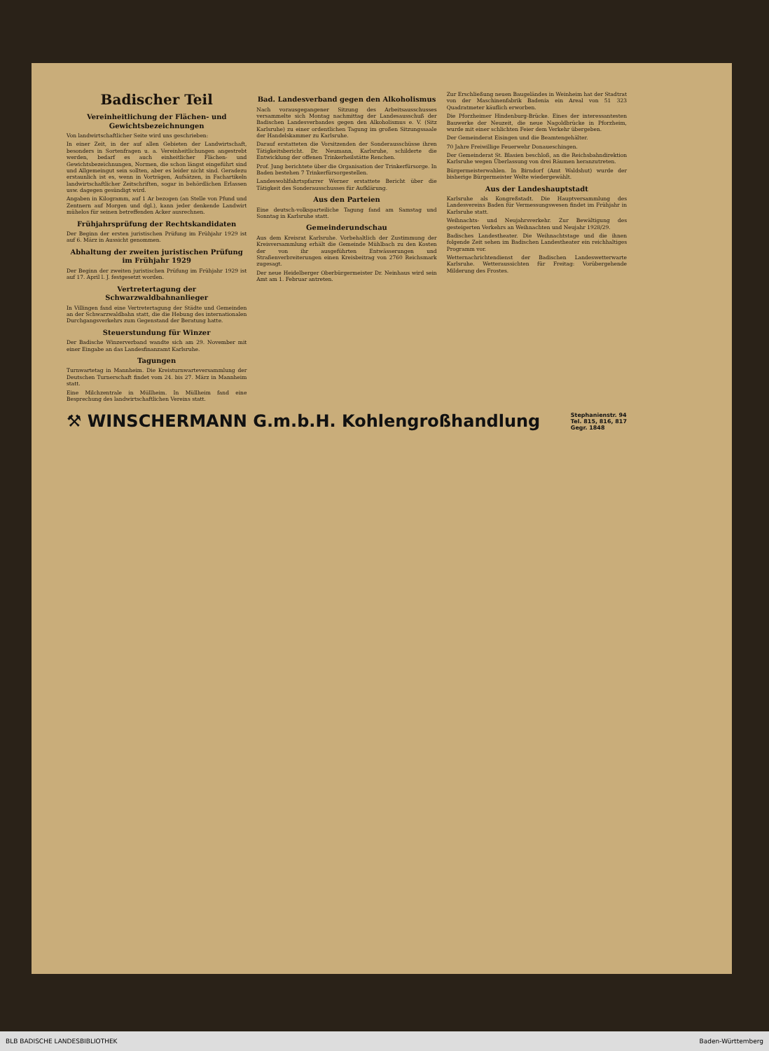Badischer Teil
Vereinheitlichung der Flächen- und Gewichtsbezeichnungen
Von landwirtschaftlicher Seite wird uns geschrieben:
In einer Zeit, in der auf allen Gebieten der Landwirtschaft, besonders in Sortenfragen u. a. Vereinheitlichungen angestrebt werden, bedarf es auch einheitlicher Flächen- und Gewichtsbezeichnungen, Normen, die schon längst eingeführt sind und Allgemeingut sein sollten, aber es leider nicht sind. Geradezu erstaunlich ist es, wenn in Vorträgen, Aufsätzen, in Fachartikeln landwirtschaftlicher Zeitschriften, sogar in behördlichen Erlassen usw. dagegen gesündigt wird.
Angaben in Kilogramm, auf 1 Ar bezogen (an Stelle von Pfund und Zentnern auf Morgen und dgl.), kann jeder denkende Landwirt mühelos für seinen betreffenden Acker ausrechnen.
Frühjahrsprüfung der Rechtskandidaten
Der Beginn der ersten juristischen Prüfung im Frühjahr 1929 ist auf 6. März in Aussicht genommen.
Abhaltung der zweiten juristischen Prüfung im Frühjahr 1929
Der Beginn der zweiten juristischen Prüfung im Frühjahr 1929 ist auf 17. April l. J. festgesetzt worden.
Vertretertagung der Schwarzwaldbahnanlieger
In Villingen fand eine Vertretertagung der Städte und Gemeinden an der Schwarzwaldbahn statt, die die Hebung des internationalen Durchgangsverkehrs zum Gegenstand der Beratung hatte.
Steuerstundung für Winzer
Der Badische Winzerverband wandte sich am 29. November mit einer Eingabe an das Landesfinanzamt Karlsruhe.
Tagungen
Turnwartetag in Mannheim. Die Kreisturnwarteversammlung der Deutschen Turnerschaft findet vom 24. bis 27. März in Mannheim statt.
Eine Milchzentrale in Müllheim. In Müllheim fand eine Besprechung des landwirtschaftlichen Vereins statt.
Bad. Landesverband gegen den Alkoholismus
Nach vorausgegangener Sitzung des Arbeitsausschusses versammelte sich Montag nachmittag der Landesausschuß der Badischen Landesverbandes gegen den Alkoholismus e. V. (Sitz Karlsruhe) zu einer ordentlichen Tagung im großen Sitzungssaale der Handelskammer zu Karlsruhe.
Darauf erstatteten die Vorsitzenden der Sonderausschüsse ihren Tätigkeitsbericht. Dr. Neumann, Karlsruhe, schilderte die Entwicklung der offenen Trinkerheilstätte Renchen.
Prof. Jung berichtete über die Organisation der Trinkerfürsorge. In Baden bestehen 7 Trinkerfürsorgestellen.
Landeswohlfahrtspfarrer Werner erstattete Bericht über die Tätigkeit des Sonderausschusses für Aufklärung.
Aus den Parteien
Eine deutsch-volksparteiliche Tagung fand am Samstag und Sonntag in Karlsruhe statt.
Gemeinderundschau
Aus dem Kreisrat Karlsruhe. Vorbehaltlich der Zustimmung der Kreisversammlung erhält die Gemeinde Mühlbach zu den Kosten der von ihr ausgeführten Entwässerungen und Straßenverbreiterungen einen Kreisbeitrag von 2760 Reichsmark zugesagt.
Der neue Heidelberger Oberbürgermeister Dr. Neinhaus wird sein Amt am 1. Februar antreten.
Zur Erschließung neuen Baugeländes in Weinheim hat der Stadtrat von der Maschinenfabrik Badenia ein Areal von 51 323 Quadratmeter käuflich erworben.
Die Pforzheimer Hindenburg-Brücke. Eines der interessantesten Bauwerke der Neuzeit, die neue Nagoldbrücke in Pforzheim, wurde mit einer schlichten Feier dem Verkehr übergeben.
Der Gemeinderat Eisingen und die Beamtengehälter.
70 Jahre Freiwillige Feuerwehr Donaueschingen.
Der Gemeinderat St. Blasien beschloß, an die Reichsbahndirektion Karlsruhe wegen Überlassung von drei Räumen heranzutreten.
Bürgermeisterwahlen. In Birndorf (Amt Waldshut) wurde der bisherige Bürgermeister Welte wiedergewählt.
Aus der Landeshauptstadt
Karlsruhe als Kongreßstadt. Die Hauptversammlung des Landesvereins Baden für Vermessungswesen findet im Frühjahr in Karlsruhe statt.
Weihnachts- und Neujahrsverkehr. Zur Bewältigung des gesteigerten Verkehrs an Weihnachten und Neujahr 1928/29.
Badisches Landestheater. Die Weihnachtstage und die ihnen folgende Zeit sehen im Badischen Landestheater ein reichhaltiges Programm vor.
Wetternachrichtendienst der Badischen Landeswetterwarte Karlsruhe. Wetteraussichten für Freitag: Vorübergehende Milderung des Frostes.
⚒ WINSCHERMANN G.m.b.H. Kohlengroßhandlung Stephanienstr. 94
Tel. 815, 816, 817
Gegr. 1848
BLB BADISCHE LANDESBIBLIOTHEK Baden-Württemberg